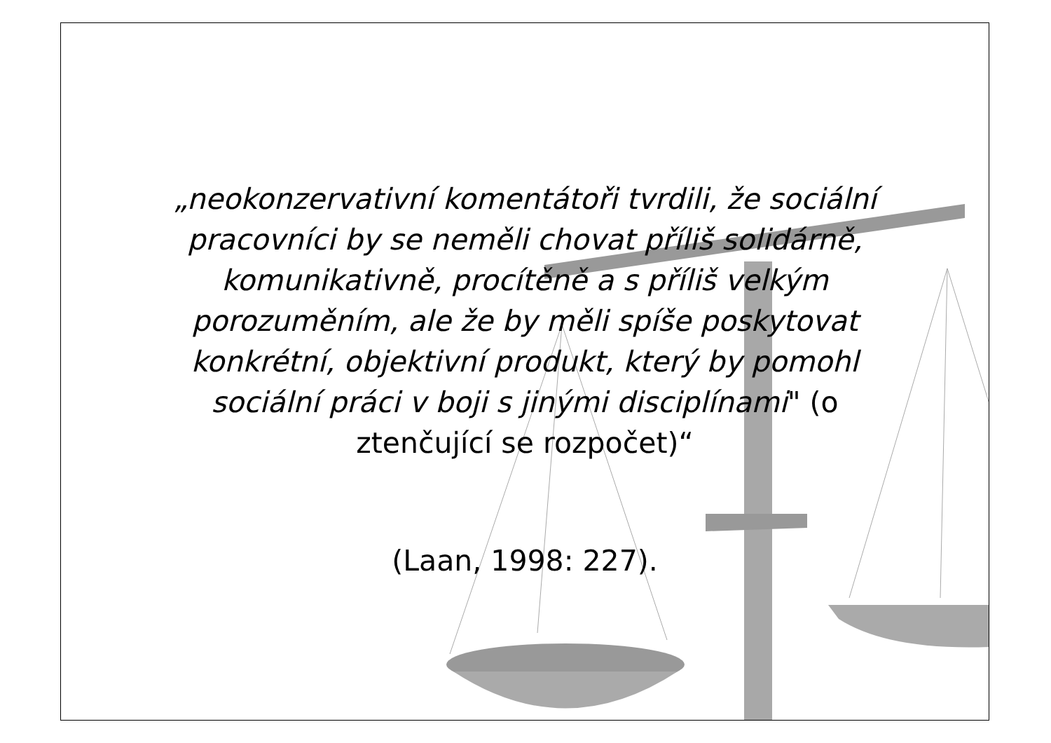„neokonzervativní komentátoři tvrdili, že sociální
pracovníci by se neměli chovat příliš solidárně,
komunikativně, procítěně a s příliš velkým
porozuměním, ale že by měli spíše poskytovat
konkrétní, objektivní produkt, který by pomohl
sociální práci v boji s jinými disciplínami" (o
ztenčující se rozpočet)“
(Laan, 1998: 227).